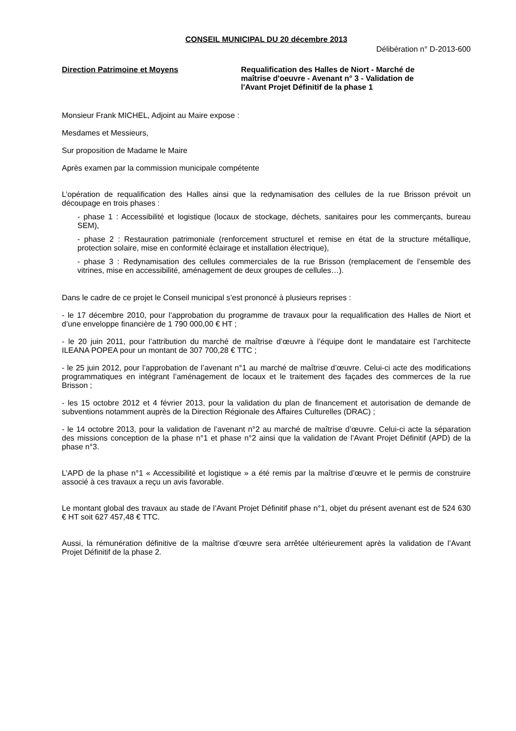CONSEIL MUNICIPAL DU 20 décembre 2013
Délibération n° D-2013-600
Direction Patrimoine et Moyens Requalification des Halles de Niort - Marché de maîtrise d'oeuvre - Avenant n° 3 - Validation de l'Avant Projet Définitif de la phase 1
Monsieur Frank MICHEL, Adjoint au Maire expose :
Mesdames et Messieurs,
Sur proposition de Madame le Maire
Après examen par la commission municipale compétente
L’opération de requalification des Halles ainsi que la redynamisation des cellules de la rue Brisson prévoit un découpage en trois phases :
- phase 1 : Accessibilité et logistique (locaux de stockage, déchets, sanitaires pour les commerçants, bureau SEM),
- phase 2 : Restauration patrimoniale (renforcement structurel et remise en état de la structure métallique, protection solaire, mise en conformité éclairage et installation électrique),
- phase 3 : Redynamisation des cellules commerciales de la rue Brisson (remplacement de l’ensemble des vitrines, mise en accessibilité, aménagement de deux groupes de cellules…).
Dans le cadre de ce projet le Conseil municipal s’est prononcé à plusieurs reprises :
- le 17 décembre 2010, pour l’approbation du programme de travaux pour la requalification des Halles de Niort et d’une enveloppe financière de 1 790 000,00 € HT ;
- le 20 juin 2011, pour l’attribution du marché de maîtrise d’œuvre à l’équipe dont le mandataire est l’architecte ILEANA POPEA pour un montant de 307 700,28 € TTC ;
- le 25 juin 2012, pour l’approbation de l’avenant n°1 au marché de maîtrise d’œuvre. Celui-ci acte des modifications programmatiques en intégrant l’aménagement de locaux et le traitement des façades des commerces de la rue Brisson ;
- les 15 octobre 2012 et 4 février 2013, pour la validation du plan de financement et autorisation de demande de subventions notamment auprès de la Direction Régionale des Affaires Culturelles (DRAC) ;
- le 14 octobre 2013, pour la validation de l’avenant n°2 au marché de maîtrise d’œuvre. Celui-ci acte la séparation des missions conception de la phase n°1 et phase n°2 ainsi que la validation de l’Avant Projet Définitif (APD) de la phase n°3.
L’APD de la phase n°1 « Accessibilité et logistique » a été remis par la maîtrise d’œuvre et le permis de construire associé à ces travaux a reçu un avis favorable.
Le montant global des travaux au stade de l’Avant Projet Définitif phase n°1, objet du présent avenant est de 524 630 € HT soit 627 457,48 € TTC.
Aussi, la rémunération définitive de la maîtrise d’œuvre sera arrêtée ultérieurement après la validation de l’Avant Projet Définitif de la phase 2.